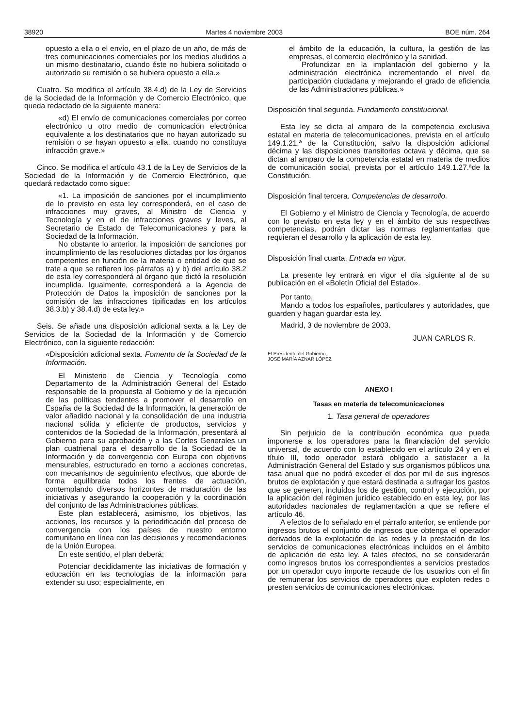38920 Martes 4 noviembre 2003 BOE núm. 264
opuesto a ella o el envío, en el plazo de un año, de más de tres comunicaciones comerciales por los medios aludidos a un mismo destinatario, cuando éste no hubiera solicitado o autorizado su remisión o se hubiera opuesto a ella.»
Cuatro. Se modifica el artículo 38.4.d) de la Ley de Servicios de la Sociedad de la Información y de Comercio Electrónico, que queda redactado de la siguiente manera:
«d) El envío de comunicaciones comerciales por correo electrónico u otro medio de comunicación electrónica equivalente a los destinatarios que no hayan autorizado su remisión o se hayan opuesto a ella, cuando no constituya infracción grave.»
Cinco. Se modifica el artículo 43.1 de la Ley de Servicios de la Sociedad de la Información y de Comercio Electrónico, que quedará redactado como sigue:
«1. La imposición de sanciones por el incumplimiento de lo previsto en esta ley corresponderá, en el caso de infracciones muy graves, al Ministro de Ciencia y Tecnología y en el de infracciones graves y leves, al Secretario de Estado de Telecomunicaciones y para la Sociedad de la Información.
No obstante lo anterior, la imposición de sanciones por incumplimiento de las resoluciones dictadas por los órganos competentes en función de la materia o entidad de que se trate a que se refieren los párrafos a) y b) del artículo 38.2 de esta ley corresponderá al órgano que dictó la resolución incumplida. Igualmente, corresponderá a la Agencia de Protección de Datos la imposición de sanciones por la comisión de las infracciones tipificadas en los artículos 38.3.b) y 38.4.d) de esta ley.»
Seis. Se añade una disposición adicional sexta a la Ley de Servicios de la Sociedad de la Información y de Comercio Electrónico, con la siguiente redacción:
«Disposición adicional sexta. Fomento de la Sociedad de la Información.
El Ministerio de Ciencia y Tecnología como Departamento de la Administración General del Estado responsable de la propuesta al Gobierno y de la ejecución de las políticas tendentes a promover el desarrollo en España de la Sociedad de la Información, la generación de valor añadido nacional y la consolidación de una industria nacional sólida y eficiente de productos, servicios y contenidos de la Sociedad de la Información, presentará al Gobierno para su aprobación y a las Cortes Generales un plan cuatrienal para el desarrollo de la Sociedad de la Información y de convergencia con Europa con objetivos mensurables, estructurado en torno a acciones concretas, con mecanismos de seguimiento efectivos, que aborde de forma equilibrada todos los frentes de actuación, contemplando diversos horizontes de maduración de las iniciativas y asegurando la cooperación y la coordinación del conjunto de las Administraciones públicas.
Este plan establecerá, asimismo, los objetivos, las acciones, los recursos y la periodificación del proceso de convergencia con los países de nuestro entorno comunitario en línea con las decisiones y recomendaciones de la Unión Europea.
En este sentido, el plan deberá:
Potenciar decididamente las iniciativas de formación y educación en las tecnologías de la información para extender su uso; especialmente, en
el ámbito de la educación, la cultura, la gestión de las empresas, el comercio electrónico y la sanidad.
Profundizar en la implantación del gobierno y la administración electrónica incrementando el nivel de participación ciudadana y mejorando el grado de eficiencia de las Administraciones públicas.»
Disposición final segunda. Fundamento constitucional.
Esta ley se dicta al amparo de la competencia exclusiva estatal en materia de telecomunicaciones, prevista en el artículo 149.1.21.ª de la Constitución, salvo la disposición adicional décima y las disposiciones transitorias octava y décima, que se dictan al amparo de la competencia estatal en materia de medios de comunicación social, prevista por el artículo 149.1.27.ªde la Constitución.
Disposición final tercera. Competencias de desarrollo.
El Gobierno y el Ministro de Ciencia y Tecnología, de acuerdo con lo previsto en esta ley y en el ámbito de sus respectivas competencias, podrán dictar las normas reglamentarias que requieran el desarrollo y la aplicación de esta ley.
Disposición final cuarta. Entrada en vigor.
La presente ley entrará en vigor el día siguiente al de su publicación en el «Boletín Oficial del Estado».
Por tanto,
Mando a todos los españoles, particulares y autoridades, que guarden y hagan guardar esta ley.
Madrid, 3 de noviembre de 2003.
JUAN CARLOS R.
El Presidente del Gobierno,
JOSÉ MARÍA AZNAR LÓPEZ
ANEXO I
Tasas en materia de telecomunicaciones
1. Tasa general de operadores
Sin perjuicio de la contribución económica que pueda imponerse a los operadores para la financiación del servicio universal, de acuerdo con lo establecido en el artículo 24 y en el título III, todo operador estará obligado a satisfacer a la Administración General del Estado y sus organismos públicos una tasa anual que no podrá exceder el dos por mil de sus ingresos brutos de explotación y que estará destinada a sufragar los gastos que se generen, incluidos los de gestión, control y ejecución, por la aplicación del régimen jurídico establecido en esta ley, por las autoridades nacionales de reglamentación a que se refiere el artículo 46.
A efectos de lo señalado en el párrafo anterior, se entiende por ingresos brutos el conjunto de ingresos que obtenga el operador derivados de la explotación de las redes y la prestación de los servicios de comunicaciones electrónicas incluidos en el ámbito de aplicación de esta ley. A tales efectos, no se considerarán como ingresos brutos los correspondientes a servicios prestados por un operador cuyo importe recaude de los usuarios con el fin de remunerar los servicios de operadores que exploten redes o presten servicios de comunicaciones electrónicas.